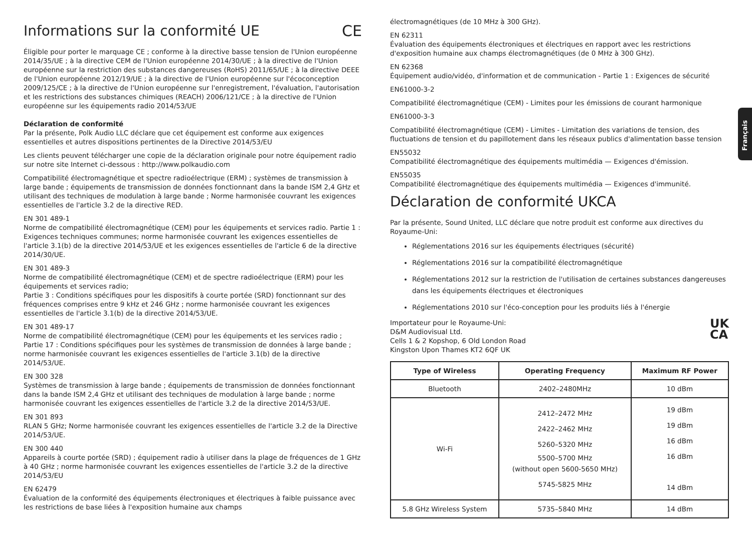Français
Informations sur la conformité UE CE
Éligible pour porter le marquage CE ; conforme à la directive basse tension de l'Union européenne 2014/35/UE ; à la directive CEM de l'Union européenne 2014/30/UE ; à la directive de l'Union européenne sur la restriction des substances dangereuses (RoHS) 2011/65/UE ; à la directive DEEE de l'Union européenne 2012/19/UE ; à la directive de l'Union européenne sur l'écoconception 2009/125/CE ; à la directive de l'Union européenne sur l'enregistrement, l'évaluation, l'autorisation et les restrictions des substances chimiques (REACH) 2006/121/CE ; à la directive de l'Union européenne sur les équipements radio 2014/53/UE
Déclaration de conformité
Par la présente, Polk Audio LLC déclare que cet équipement est conforme aux exigences essentielles et autres dispositions pertinentes de la Directive 2014/53/EU
Les clients peuvent télécharger une copie de la déclaration originale pour notre équipement radio sur notre site Internet ci-dessous : http://www.polkaudio.com
Compatibilité électromagnétique et spectre radioélectrique (ERM) ; systèmes de transmission à large bande ; équipements de transmission de données fonctionnant dans la bande ISM 2,4 GHz et utilisant des techniques de modulation à large bande ; Norme harmonisée couvrant les exigences essentielles de l'article 3.2 de la directive RED.
EN 301 489-1
Norme de compatibilité électromagnétique (CEM) pour les équipements et services radio. Partie 1 : Exigences techniques communes; norme harmonisée couvrant les exigences essentielles de l'article 3.1(b) de la directive 2014/53/UE et les exigences essentielles de l'article 6 de la directive 2014/30/UE.
EN 301 489-3
Norme de compatibilité électromagnétique (CEM) et de spectre radioélectrique (ERM) pour les équipements et services radio;
Partie 3 : Conditions spécifiques pour les dispositifs à courte portée (SRD) fonctionnant sur des fréquences comprises entre 9 kHz et 246 GHz ; norme harmonisée couvrant les exigences essentielles de l'article 3.1(b) de la directive 2014/53/UE.
EN 301 489-17
Norme de compatibilité électromagnétique (CEM) pour les équipements et les services radio ; Partie 17 : Conditions spécifiques pour les systèmes de transmission de données à large bande ; norme harmonisée couvrant les exigences essentielles de l'article 3.1(b) de la directive 2014/53/UE.
EN 300 328
Systèmes de transmission à large bande ; équipements de transmission de données fonctionnant dans la bande ISM 2,4 GHz et utilisant des techniques de modulation à large bande ; norme harmonisée couvrant les exigences essentielles de l'article 3.2 de la directive 2014/53/UE.
EN 301 893
RLAN 5 GHz; Norme harmonisée couvrant les exigences essentielles de l'article 3.2 de la Directive 2014/53/UE.
EN 300 440
Appareils à courte portée (SRD) ; équipement radio à utiliser dans la plage de fréquences de 1 GHz à 40 GHz ; norme harmonisée couvrant les exigences essentielles de l'article 3.2 de la directive 2014/53/EU
EN 62479
Évaluation de la conformité des équipements électroniques et électriques à faible puissance avec les restrictions de base liées à l'exposition humaine aux champs
électromagnétiques (de 10 MHz à 300 GHz).
EN 62311
Évaluation des équipements électroniques et électriques en rapport avec les restrictions d'exposition humaine aux champs électromagnétiques (de 0 MHz à 300 GHz).
EN 62368
Équipement audio/vidéo, d'information et de communication - Partie 1 : Exigences de sécurité
EN61000-3-2
Compatibilité électromagnétique (CEM) - Limites pour les émissions de courant harmonique
EN61000-3-3
Compatibilité électromagnétique (CEM) - Limites - Limitation des variations de tension, des fluctuations de tension et du papillotement dans les réseaux publics d'alimentation basse tension
EN55032
Compatibilité électromagnétique des équipements multimédia — Exigences d'émission.
EN55035
Compatibilité électromagnétique des équipements multimédia — Exigences d'immunité.
Déclaration de conformité UKCA
Par la présente, Sound United, LLC déclare que notre produit est conforme aux directives du Royaume-Uni:
Réglementations 2016 sur les équipements électriques (sécurité)
Réglementations 2016 sur la compatibilité électromagnétique
Réglementations 2012 sur la restriction de l'utilisation de certaines substances dangereuses dans les équipements électriques et électroniques
Réglementations 2010 sur l'éco-conception pour les produits liés à l'énergie
UK
CA
Importateur pour le Royaume-Uni:
D&M Audiovisual Ltd.
Cells 1 & 2 Kopshop, 6 Old London Road
Kingston Upon Thames KT2 6QF UK
| Type of Wireless | Operating Frequency | Maximum RF Power |
| --- | --- | --- |
| Bluetooth | 2402–2480MHz | 10 dBm |
| Wi-Fi | 2412–2472 MHz 2422–2462 MHz 5260–5320 MHz 5500–5700 MHz (without open 5600-5650 MHz) 5745-5825 MHz | 19 dBm 19 dBm 16 dBm 16 dBm 14 dBm |
| 5.8 GHz Wireless System | 5735–5840 MHz | 14 dBm |